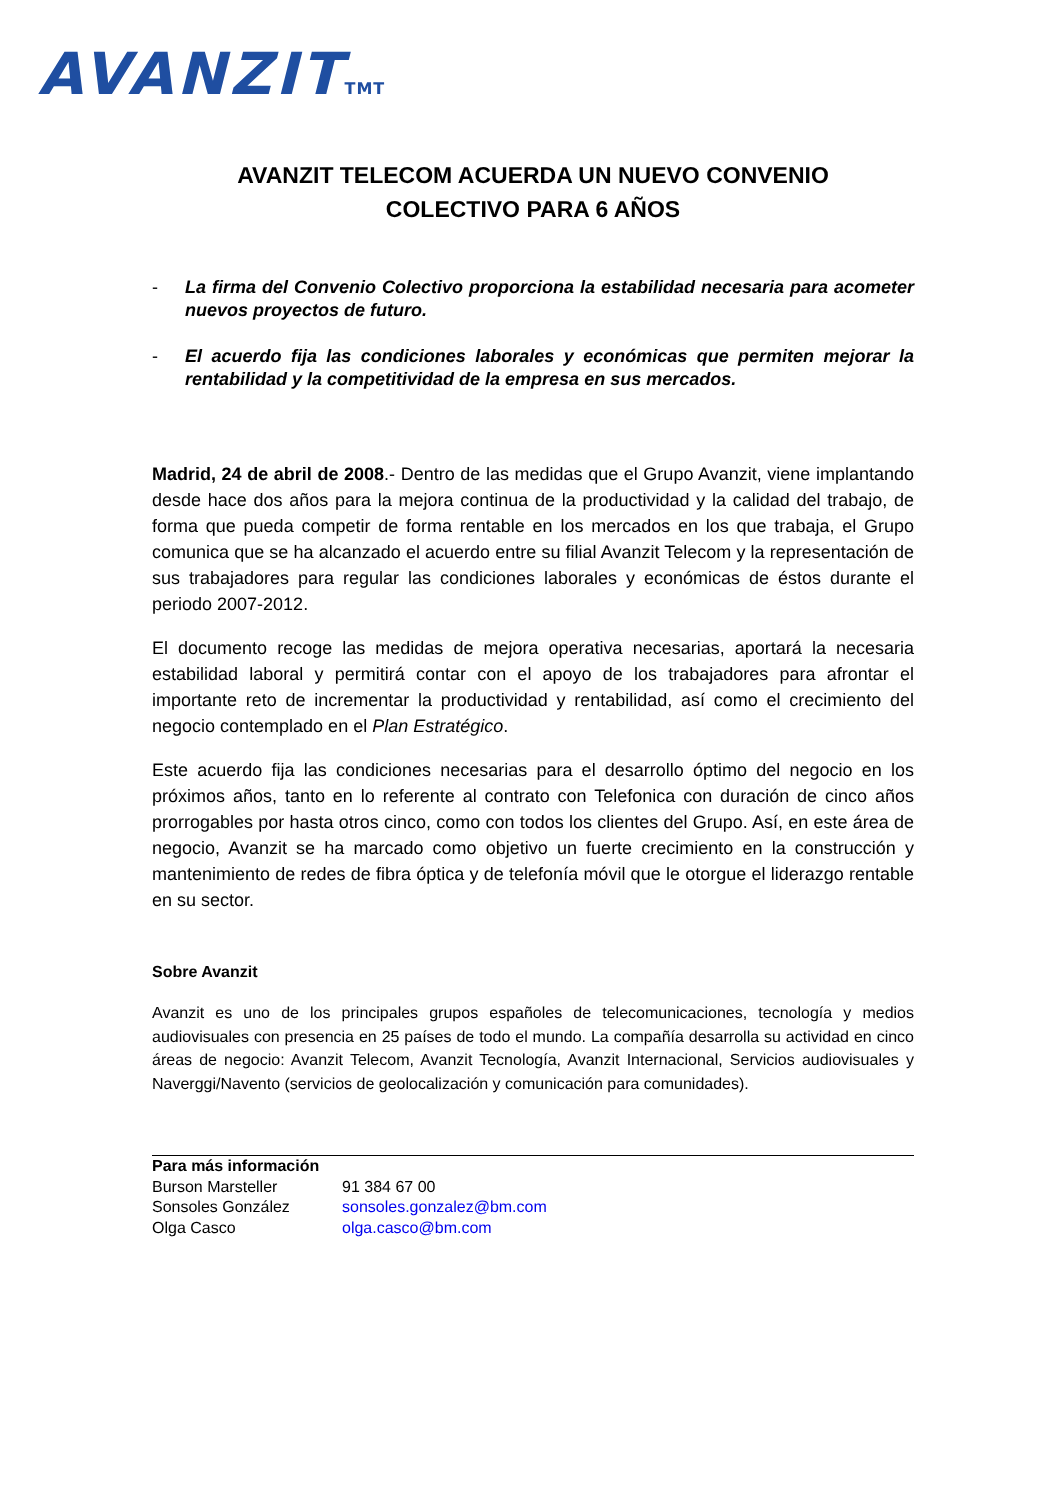AVANZITTMT
AVANZIT TELECOM ACUERDA UN NUEVO CONVENIO
COLECTIVO PARA 6 AÑOS
- La firma del Convenio Colectivo proporciona la estabilidad necesaria para acometer nuevos proyectos de futuro.
- El acuerdo fija las condiciones laborales y económicas que permiten mejorar la rentabilidad y la competitividad de la empresa en sus mercados.
Madrid, 24 de abril de 2008.- Dentro de las medidas que el Grupo Avanzit, viene implantando desde hace dos años para la mejora continua de la productividad y la calidad del trabajo, de forma que pueda competir de forma rentable en los mercados en los que trabaja, el Grupo comunica que se ha alcanzado el acuerdo entre su filial Avanzit Telecom y la representación de sus trabajadores para regular las condiciones laborales y económicas de éstos durante el periodo 2007-2012.
El documento recoge las medidas de mejora operativa necesarias, aportará la necesaria estabilidad laboral y permitirá contar con el apoyo de los trabajadores para afrontar el importante reto de incrementar la productividad y rentabilidad, así como el crecimiento del negocio contemplado en el Plan Estratégico.
Este acuerdo fija las condiciones necesarias para el desarrollo óptimo del negocio en los próximos años, tanto en lo referente al contrato con Telefonica con duración de cinco años prorrogables por hasta otros cinco, como con todos los clientes del Grupo. Así, en este área de negocio, Avanzit se ha marcado como objetivo un fuerte crecimiento en la construcción y mantenimiento de redes de fibra óptica y de telefonía móvil que le otorgue el liderazgo rentable en su sector.
Sobre Avanzit
Avanzit es uno de los principales grupos españoles de telecomunicaciones, tecnología y medios audiovisuales con presencia en 25 países de todo el mundo. La compañía desarrolla su actividad en cinco áreas de negocio: Avanzit Telecom, Avanzit Tecnología, Avanzit Internacional, Servicios audiovisuales y Naverggi/Navento (servicios de geolocalización y comunicación para comunidades).
Para más información
| Burson Marsteller | 91 384 67 00 |
| Sonsoles González | sonsoles.gonzalez@bm.com |
| Olga Casco | olga.casco@bm.com |